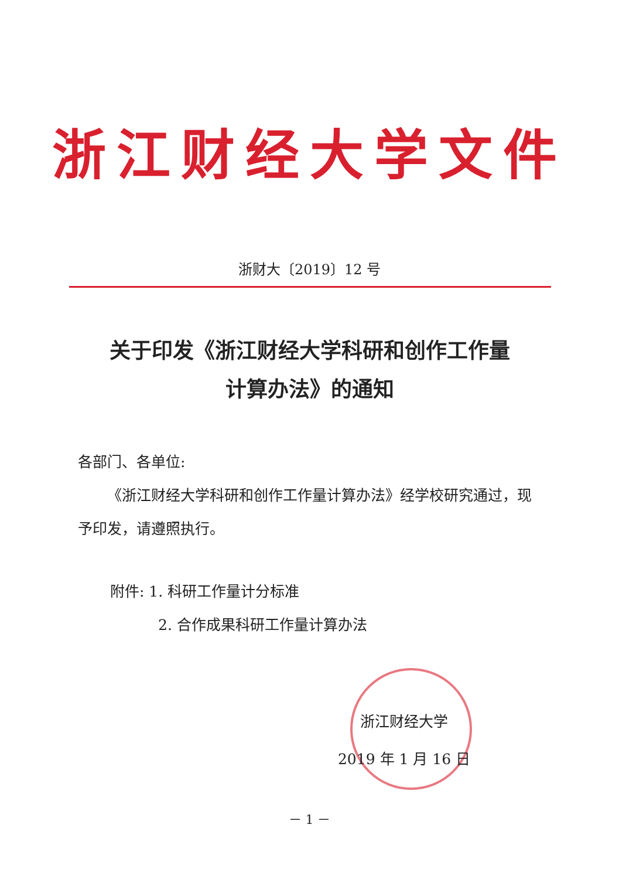浙江财经大学文件
浙财大〔2019〕12 号
关于印发《浙江财经大学科研和创作工作量
计算办法》的通知
各部门、各单位:
《浙江财经大学科研和创作工作量计算办法》经学校研究通过，现予印发，请遵照执行。
附件: 1. 科研工作量计分标准
2. 合作成果科研工作量计算办法
浙江财经大学
2019 年 1 月 16 日
－ 1 －